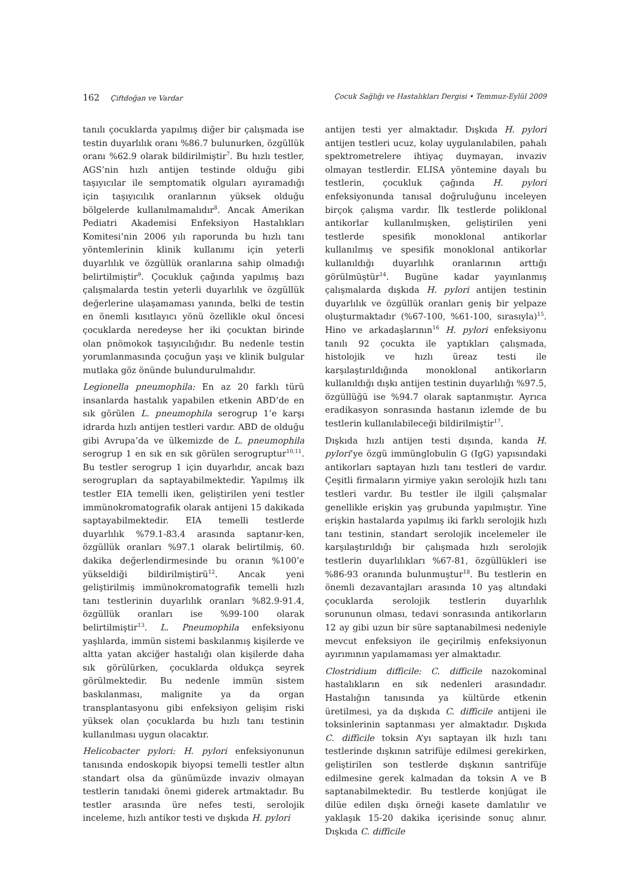162 Çiftdoğan ve Vardar Çocuk Sağlığı ve Hastalıkları Dergisi • Temmuz-Eylül 2009
tanılı çocuklarda yapılmış diğer bir çalışmada ise testin duyarlılık oranı %86.7 bulunurken, özgüllük oranı %62.9 olarak bildirilmiştir<sup>7</sup>. Bu hızlı testler, AGS’nin hızlı antijen testinde olduğu gibi taşıyıcılar ile semptomatik olguları ayıramadığı için taşıyıcılık oranlarının yüksek olduğu bölgelerde kullanılmamalıdır<sup>8</sup>. Ancak Amerikan Pediatri Akademisi Enfeksiyon Hastalıkları Komitesi’nin 2006 yılı raporunda bu hızlı tanı yöntemlerinin klinik kullanımı için yeterli duyarlılık ve özgüllük oranlarına sahip olmadığı belirtilmiştir<sup>9</sup>. Çocukluk çağında yapılmış bazı çalışmalarda testin yeterli duyarlılık ve özgüllük değerlerine ulaşamaması yanında, belki de testin en önemli kısıtlayıcı yönü özellikle okul öncesi çocuklarda neredeyse her iki çocuktan birinde olan pnömokok taşıyıcılığıdır. Bu nedenle testin yorumlanmasında çocuğun yaşı ve klinik bulgular mutlaka göz önünde bulundurulmalıdır.
Legionella pneumophila: En az 20 farklı türü insanlarda hastalık yapabilen etkenin ABD’de en sık görülen L. pneumophila serogrup 1’e karşı idrarda hızlı antijen testleri vardır. ABD de olduğu gibi Avrupa’da ve ülkemizde de L. pneumophila serogrup 1 en sık en sık görülen serogruptur<sup>10,11</sup>. Bu testler serogrup 1 için duyarlıdır, ancak bazı serogrupları da saptayabilmektedir. Yapılmış ilk testler EIA temelli iken, geliştirilen yeni testler immünokromatografik olarak antijeni 15 dakikada saptayabilmektedir. EIA temelli testlerde duyarlılık %79.1-83.4 arasında saptanır-ken, özgüllük oranları %97.1 olarak belirtilmiş, 60. dakika değerlendirmesinde bu oranın %100’e yükseldiği bildirilmiştirü<sup>12</sup>. Ancak yeni geliştirilmiş immünokromatografik temelli hızlı tanı testlerinin duyarlılık oranları %82.9-91.4, özgüllük oranları ise %99-100 olarak belirtilmiştir<sup>13</sup>. L. Pneumophila enfeksiyonu yaşlılarda, immün sistemi baskılanmış kişilerde ve altta yatan akciğer hastalığı olan kişilerde daha sık görülürken, çocuklarda oldukça seyrek görülmektedir. Bu nedenle immün sistem baskılanması, malignite ya da organ transplantasyonu gibi enfeksiyon gelişim riski yüksek olan çocuklarda bu hızlı tanı testinin kullanılması uygun olacaktır.
Helicobacter pylori: H. pylori enfeksiyonunun tanısında endoskopik biyopsi temelli testler altın standart olsa da günümüzde invaziv olmayan testlerin tanıdaki önemi giderek artmaktadır. Bu testler arasında üre nefes testi, serolojik inceleme, hızlı antikor testi ve dışkıda H. pylori
antijen testi yer almaktadır. Dışkıda H. pylori antijen testleri ucuz, kolay uygulanılabilen, pahalı spektrometrelere ihtiyaç duymayan, invaziv olmayan testlerdir. ELISA yöntemine dayalı bu testlerin, çocukluk çağında H. pylori enfeksiyonunda tanısal doğruluğunu inceleyen birçok çalışma vardır. İlk testlerde poliklonal antikorlar kullanılmışken, geliştirilen yeni testlerde spesifik monoklonal antikorlar kullanılmış ve spesifik monoklonal antikorlar kullanıldığı duyarlılık oranlarının arttığı görülmüştür<sup>14</sup>. Bugüne kadar yayınlanmış çalışmalarda dışkıda H. pylori antijen testinin duyarlılık ve özgüllük oranları geniş bir yelpaze oluşturmaktadır (%67-100, %61-100, sırasıyla)<sup>15</sup>. Hino ve arkadaşlarının<sup>16</sup> H. pylori enfeksiyonu tanılı 92 çocukta ile yaptıkları çalışmada, histolojik ve hızlı üreaz testi ile karşılaştırıldığında monoklonal antikorların kullanıldığı dışkı antijen testinin duyarlılığı %97.5, özgüllüğü ise %94.7 olarak saptanmıştır. Ayrıca eradikasyon sonrasında hastanın izlemde de bu testlerin kullanılabileceği bildirilmiştir<sup>17</sup>.
Dışkıda hızlı antijen testi dışında, kanda H. pylori’ye özgü immünglobulin G (IgG) yapısındaki antikorları saptayan hızlı tanı testleri de vardır. Çeşitli firmaların yirmiye yakın serolojik hızlı tanı testleri vardır. Bu testler ile ilgili çalışmalar genellikle erişkin yaş grubunda yapılmıştır. Yine erişkin hastalarda yapılmış iki farklı serolojik hızlı tanı testinin, standart serolojik incelemeler ile karşılaştırıldığı bir çalışmada hızlı serolojik testlerin duyarlılıkları %67-81, özgüllükleri ise %86-93 oranında bulunmuştur<sup>18</sup>. Bu testlerin en önemli dezavantajları arasında 10 yaş altındaki çocuklarda serolojik testlerin duyarlılık sorununun olması, tedavi sonrasında antikorların 12 ay gibi uzun bir süre saptanabilmesi nedeniyle mevcut enfeksiyon ile geçirilmiş enfeksiyonun ayırımının yapılamaması yer almaktadır.
Clostridium difficile: C. difficile nazokominal hastalıkların en sık nedenleri arasındadır. Hastalığın tanısında ya kültürde etkenin üretilmesi, ya da dışkıda C. difficile antijeni ile toksinlerinin saptanması yer almaktadır. Dışkıda C. difficile toksin A’yı saptayan ilk hızlı tanı testlerinde dışkının satrifüje edilmesi gerekirken, geliştirilen son testlerde dışkının santrifüje edilmesine gerek kalmadan da toksin A ve B saptanabilmektedir. Bu testlerde konjügat ile dilüe edilen dışkı örneği kasete damlatılır ve yaklaşık 15-20 dakika içerisinde sonuç alınır. Dışkıda C. difficile